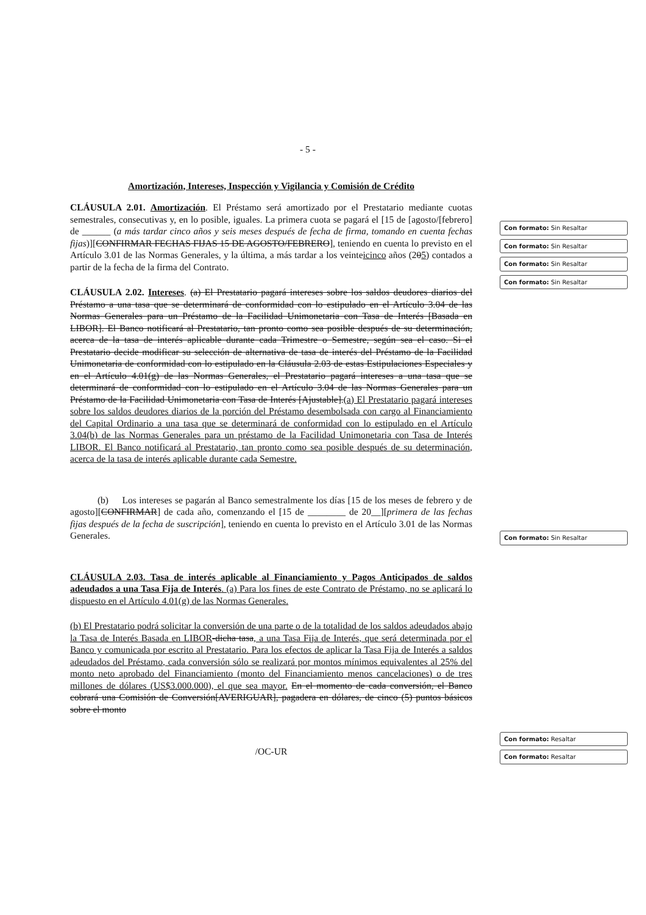- 5 -
Amortización, Intereses, Inspección y Vigilancia y Comisión de Crédito
CLÁUSULA 2.01. Amortización. El Préstamo será amortizado por el Prestatario mediante cuotas semestrales, consecutivas y, en lo posible, iguales. La primera cuota se pagará el [15 de [agosto/[febrero] de ______ (a más tardar cinco años y seis meses después de fecha de firma, tomando en cuenta fechas fijas)][CONFIRMAR FECHAS FIJAS 15 DE AGOSTO/FEBRERO], teniendo en cuenta lo previsto en el Artículo 3.01 de las Normas Generales, y la última, a más tardar a los veinteicinco años (205) contados a partir de la fecha de la firma del Contrato.
CLÁUSULA 2.02. Intereses. (a) El Prestatario pagará intereses sobre los saldos deudores diarios del Préstamo a una tasa que se determinará de conformidad con lo estipulado en el Artículo 3.04 de las Normas Generales para un Préstamo de la Facilidad Unimonetaria con Tasa de Interés [Basada en LIBOR]. El Banco notificará al Prestatario, tan pronto como sea posible después de su determinación, acerca de la tasa de interés aplicable durante cada Trimestre o Semestre, según sea el caso. Si el Prestatario decide modificar su selección de alternativa de tasa de interés del Préstamo de la Facilidad Unimonetaria de conformidad con lo estipulado en la Cláusula 2.03 de estas Estipulaciones Especiales y en el Artículo 4.01(g) de las Normas Generales, el Prestatario pagará intereses a una tasa que se determinará de conformidad con lo estipulado en el Artículo 3.04 de las Normas Generales para un Préstamo de la Facilidad Unimonetaria con Tasa de Interés [Ajustable].(a) El Prestatario pagará intereses sobre los saldos deudores diarios de la porción del Préstamo desembolsada con cargo al Financiamiento del Capital Ordinario a una tasa que se determinará de conformidad con lo estipulado en el Artículo 3.04(b) de las Normas Generales para un préstamo de la Facilidad Unimonetaria con Tasa de Interés LIBOR. El Banco notificará al Prestatario, tan pronto como sea posible después de su determinación, acerca de la tasa de interés aplicable durante cada Semestre.
(b) Los intereses se pagarán al Banco semestralmente los días [15 de los meses de febrero y de agosto][CONFIRMAR] de cada año, comenzando el [15 de ________ de 20__][primera de las fechas fijas después de la fecha de suscripción], teniendo en cuenta lo previsto en el Artículo 3.01 de las Normas Generales.
CLÁUSULA 2.03. Tasa de interés aplicable al Financiamiento y Pagos Anticipados de saldos adeudados a una Tasa Fija de Interés. (a) Para los fines de este Contrato de Préstamo, no se aplicará lo dispuesto en el Artículo 4.01(g) de las Normas Generales.
(b) El Prestatario podrá solicitar la conversión de una parte o de la totalidad de los saldos adeudados abajo la Tasa de Interés Basada en LIBOR-dicha tasa, a una Tasa Fija de Interés, que será determinada por el Banco y comunicada por escrito al Prestatario. Para los efectos de aplicar la Tasa Fija de Interés a saldos adeudados del Préstamo, cada conversión sólo se realizará por montos mínimos equivalentes al 25% del monto neto aprobado del Financiamiento (monto del Financiamiento menos cancelaciones) o de tres millones de dólares (US$3.000.000), el que sea mayor. En el momento de cada conversión, el Banco cobrará una Comisión de Conversión[AVERIGUAR], pagadera en dólares, de cinco (5) puntos básicos sobre el monto
/OC-UR
Con formato: Sin Resaltar
Con formato: Sin Resaltar
Con formato: Sin Resaltar
Con formato: Sin Resaltar
Con formato: Sin Resaltar
Con formato: Resaltar
Con formato: Resaltar